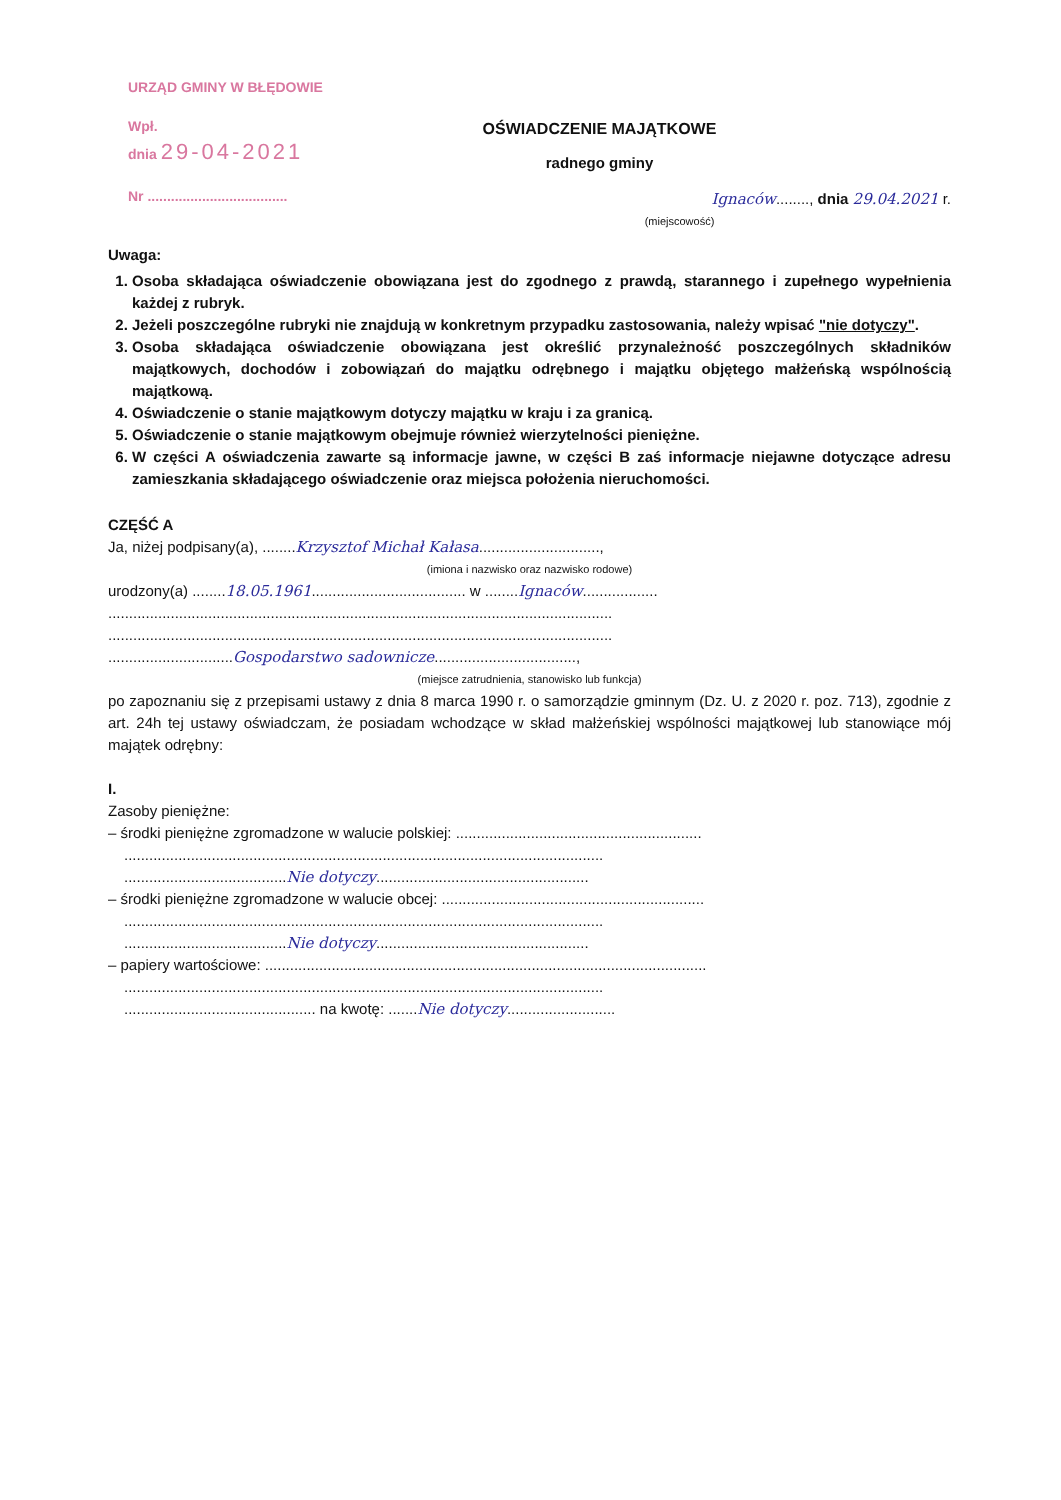URZĄD GMINY W BŁĘDOWIE
Wpł.
dnia 29-04-2021
Nr ....................................
OŚWIADCZENIE MAJĄTKOWE
radnego gminy
Ignaców........, dnia 29.04.2021 r.
(miejscowość)
Uwaga:
1. Osoba składająca oświadczenie obowiązana jest do zgodnego z prawdą, starannego i zupełnego wypełnienia każdej z rubryk.
2. Jeżeli poszczególne rubryki nie znajdują w konkretnym przypadku zastosowania, należy wpisać "nie dotyczy".
3. Osoba składająca oświadczenie obowiązana jest określić przynależność poszczególnych składników majątkowych, dochodów i zobowiązań do majątku odrębnego i majątku objętego małżeńską wspólnością majątkową.
4. Oświadczenie o stanie majątkowym dotyczy majątku w kraju i za granicą.
5. Oświadczenie o stanie majątkowym obejmuje również wierzytelności pieniężne.
6. W części A oświadczenia zawarte są informacje jawne, w części B zaś informacje niejawne dotyczące adresu zamieszkania składającego oświadczenie oraz miejsca położenia nieruchomości.
CZĘŚĆ A
Ja, niżej podpisany(a), ........Krzysztof Michał Kałasa.............................,
(imiona i nazwisko oraz nazwisko rodowe)
urodzony(a) ........18.05.1961..................................... w ........Ignaców..................
.........................................................................................................................
.........................................................................................................................
..............................Gospodarstwo sadownicze..................................,
(miejsce zatrudnienia, stanowisko lub funkcja)
po zapoznaniu się z przepisami ustawy z dnia 8 marca 1990 r. o samorządzie gminnym (Dz. U. z 2020 r. poz. 713), zgodnie z art. 24h tej ustawy oświadczam, że posiadam wchodzące w skład małżeńskiej wspólności majątkowej lub stanowiące mój majątek odrębny:
I.
Zasoby pieniężne:
– środki pieniężne zgromadzone w walucie polskiej: ...........................................................
...................................................................................................................
.......................................Nie dotyczy...................................................
– środki pieniężne zgromadzone w walucie obcej: ...............................................................
...................................................................................................................
.......................................Nie dotyczy...................................................
– papiery wartościowe: ..........................................................................................................
...................................................................................................................
.............................................. na kwotę: .......Nie dotyczy..........................